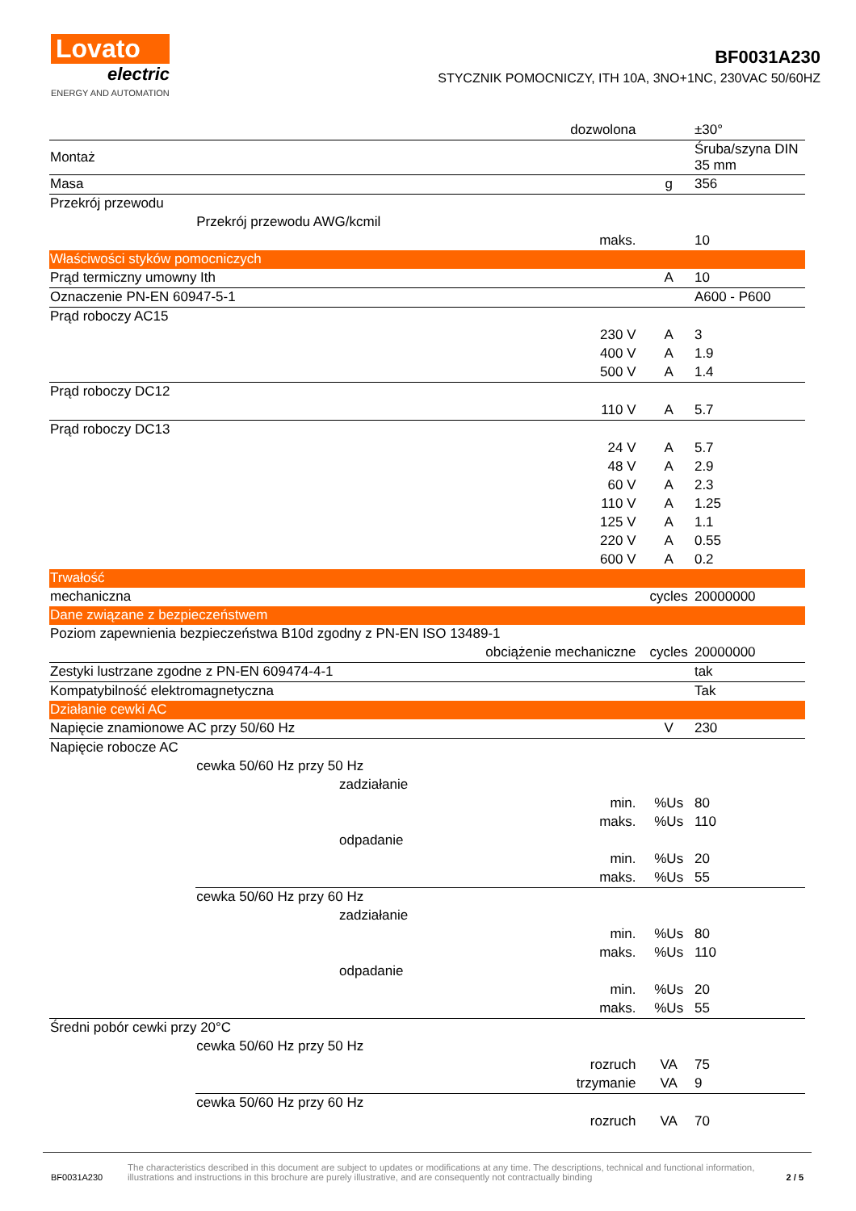Lovato
electric
ENERGY AND AUTOMATION
BF0031A230
STYCZNIK POMOCNICZY, ITH 10A, 3NO+1NC, 230VAC 50/60HZ
| | | dozwolona | | ±30° |
| Montaż | | | | Śruba/szyna DIN 35 mm |
| Masa | | | g | 356 |
| Przekrój przewodu | | | | |
| | Przekrój przewodu AWG/kcmil | | | |
| | | maks. | | 10 |
| Właściwości styków pomocniczych | | | | |
| Prąd termiczny umowny Ith | | | A | 10 |
| Oznaczenie PN-EN 60947-5-1 | | | | A600 - P600 |
| Prąd roboczy AC15 | | | | |
| | | 230 V | A | 3 |
| | | 400 V | A | 1.9 |
| | | 500 V | A | 1.4 |
| Prąd roboczy DC12 | | | | |
| | | 110 V | A | 5.7 |
| Prąd roboczy DC13 | | | | |
| | | 24 V | A | 5.7 |
| | | 48 V | A | 2.9 |
| | | 60 V | A | 2.3 |
| | | 110 V | A | 1.25 |
| | | 125 V | A | 1.1 |
| | | 220 V | A | 0.55 |
| | | 600 V | A | 0.2 |
| Trwałość | | | | |
| mechaniczna | | | cycles | 20000000 |
| Dane związane z bezpieczeństwem | | | | |
| Poziom zapewnienia bezpieczeństwa B10d zgodny z PN-EN ISO 13489-1 | | | | |
| | | obciążenie mechaniczne | cycles | 20000000 |
| Zestyki lustrzane zgodne z PN-EN 609474-4-1 | | | | tak |
| Kompatybilność elektromagnetyczna | | | | Tak |
| Działanie cewki AC | | | | |
| Napięcie znamionowe AC przy 50/60 Hz | | | V | 230 |
| Napięcie robocze AC | | | | |
| | cewka 50/60 Hz przy 50 Hz | | | |
| | | zadziałanie | | |
| | | min. | %Us | 80 |
| | | maks. | %Us | 110 |
| | | odpadanie | | |
| | | min. | %Us | 20 |
| | | maks. | %Us | 55 |
| | cewka 50/60 Hz przy 60 Hz | | | |
| | | zadziałanie | | |
| | | min. | %Us | 80 |
| | | maks. | %Us | 110 |
| | | odpadanie | | |
| | | min. | %Us | 20 |
| | | maks. | %Us | 55 |
| Średni pobór cewki przy 20°C | | | | |
| | cewka 50/60 Hz przy 50 Hz | | | |
| | | rozruch | VA | 75 |
| | | trzymanie | VA | 9 |
| | cewka 50/60 Hz przy 60 Hz | | | |
| | | rozruch | VA | 70 |
BF0031A230
The characteristics described in this document are subject to updates or modifications at any time. The descriptions, technical and functional information, illustrations and instructions in this brochure are purely illustrative, and are consequently not contractually binding
2 / 5